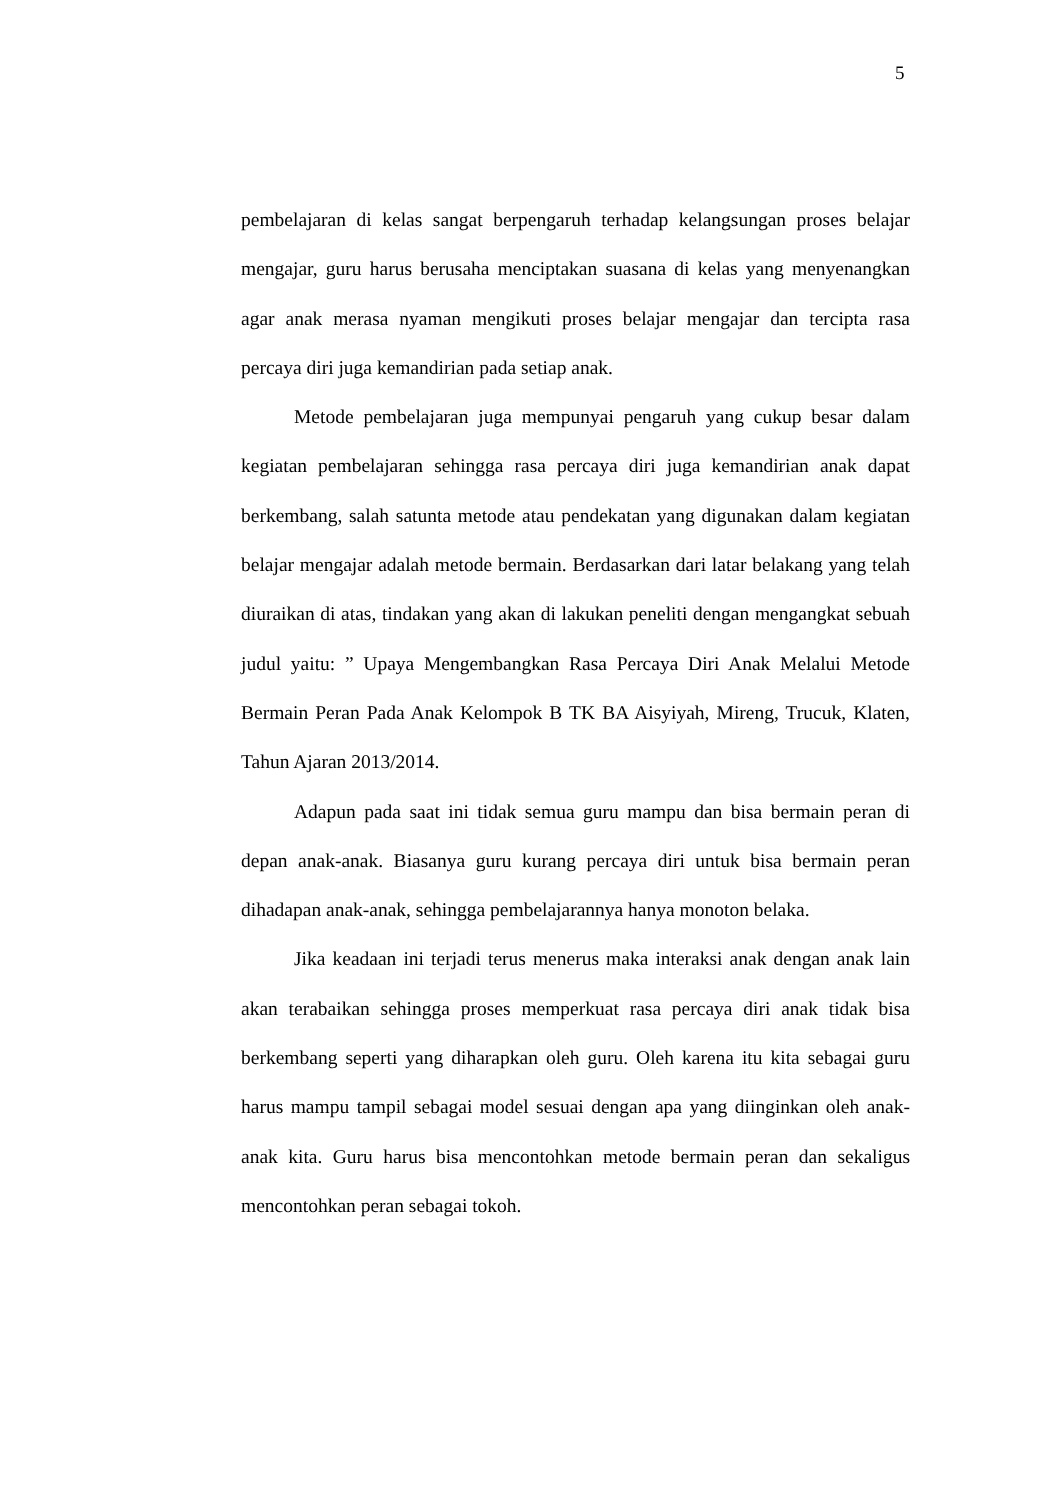5
pembelajaran di kelas sangat berpengaruh terhadap kelangsungan proses belajar mengajar, guru harus berusaha menciptakan suasana di kelas yang menyenangkan agar anak merasa nyaman mengikuti proses belajar mengajar dan tercipta rasa percaya diri juga kemandirian pada setiap anak.
Metode pembelajaran juga mempunyai pengaruh yang cukup besar dalam kegiatan pembelajaran sehingga rasa percaya diri juga kemandirian anak dapat berkembang, salah satunta metode atau pendekatan yang digunakan dalam kegiatan belajar mengajar adalah metode bermain. Berdasarkan dari latar belakang yang telah diuraikan di atas, tindakan yang akan di lakukan peneliti dengan mengangkat sebuah judul yaitu: ” Upaya Mengembangkan Rasa Percaya Diri Anak Melalui Metode Bermain Peran Pada Anak Kelompok B TK BA Aisyiyah, Mireng, Trucuk, Klaten, Tahun Ajaran 2013/2014.
Adapun pada saat ini tidak semua guru mampu dan bisa bermain peran di depan anak-anak. Biasanya guru kurang percaya diri untuk bisa bermain peran dihadapan anak-anak, sehingga pembelajarannya hanya monoton belaka.
Jika keadaan ini terjadi terus menerus maka interaksi anak dengan anak lain akan terabaikan sehingga proses memperkuat rasa percaya diri anak tidak bisa berkembang seperti yang diharapkan oleh guru. Oleh karena itu kita sebagai guru harus mampu tampil sebagai model sesuai dengan apa yang diinginkan oleh anak-anak kita. Guru harus bisa mencontohkan metode bermain peran dan sekaligus mencontohkan peran sebagai tokoh.